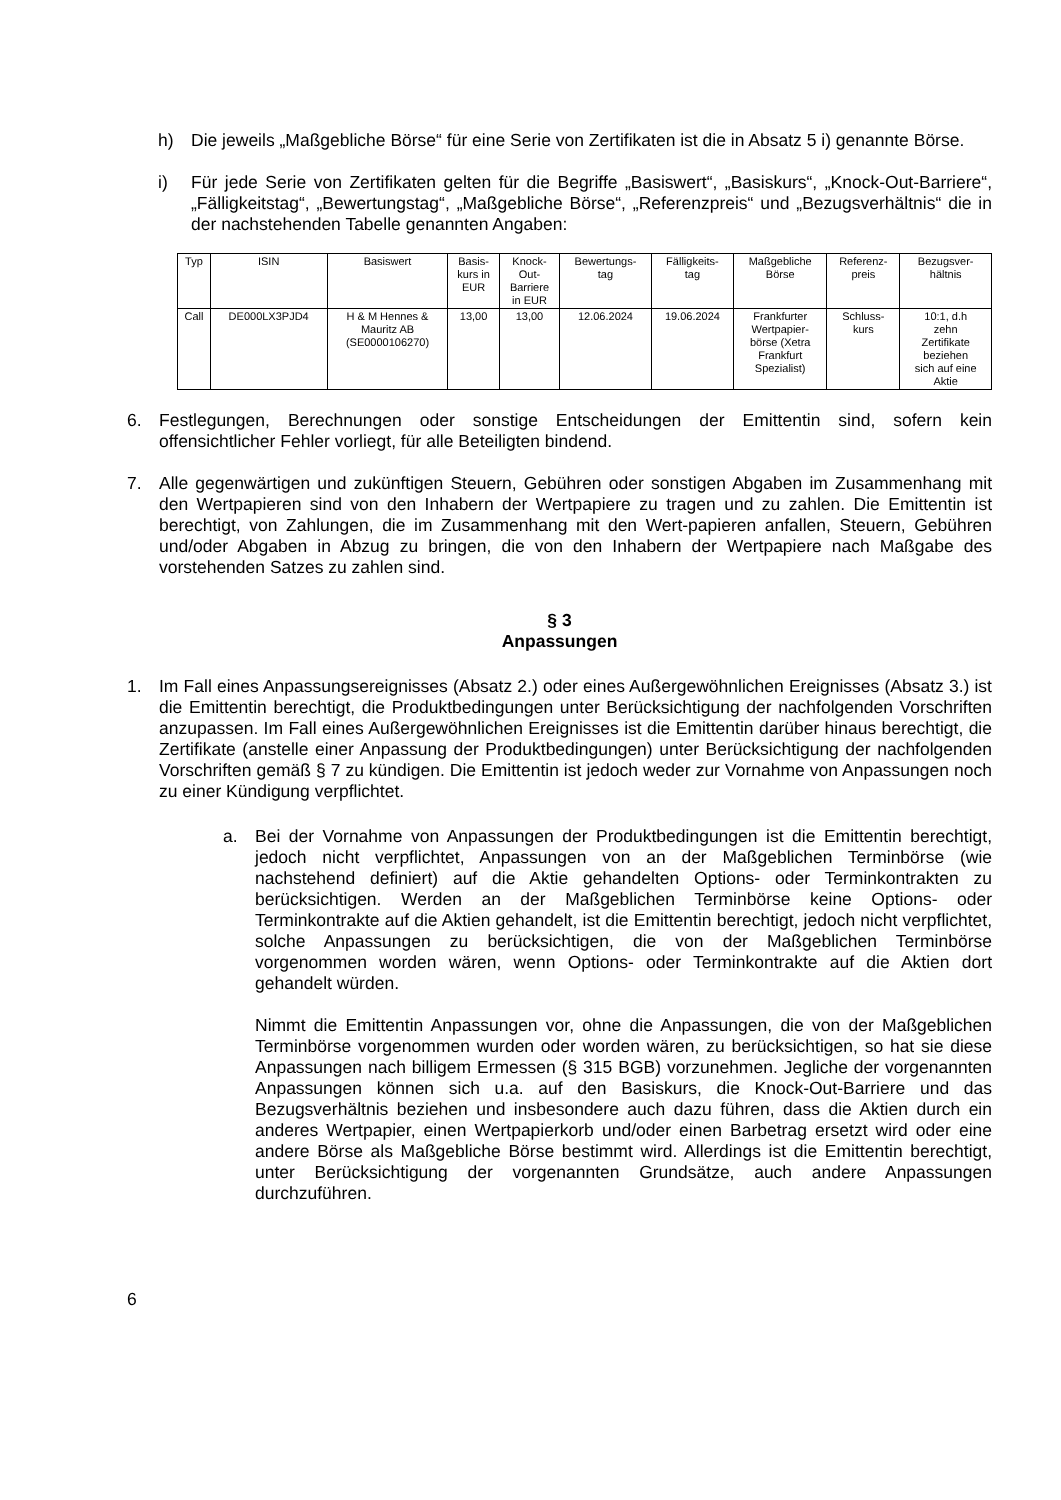h) Die jeweils „Maßgebliche Börse“ für eine Serie von Zertifikaten ist die in Absatz 5 i) genannte Börse.
i) Für jede Serie von Zertifikaten gelten für die Begriffe „Basiswert“, „Basiskurs“, „Knock-Out-Barriere“, „Fälligkeitstag“, „Bewertungstag“, „Maßgebliche Börse“, „Referenzpreis“ und „Bezugsverhältnis“ die in der nachstehenden Tabelle genannten Angaben:
| Typ | ISIN | Basiswert | Basis- kurs in EUR | Knock- Out- Barriere in EUR | Bewertungs- tag | Fälligkeits- tag | Maßgebliche Börse | Referenz- preis | Bezugsver- hältnis |
| Call | DE000LX3PJD4 | H & M Hennes & Mauritz AB (SE0000106270) | 13,00 | 13,00 | 12.06.2024 | 19.06.2024 | Frankfurter Wertpapier- börse (Xetra Frankfurt Spezialist) | Schluss- kurs | 10:1, d.h zehn Zertifikate beziehen sich auf eine Aktie |
6. Festlegungen, Berechnungen oder sonstige Entscheidungen der Emittentin sind, sofern kein offensichtlicher Fehler vorliegt, für alle Beteiligten bindend.
7. Alle gegenwärtigen und zukünftigen Steuern, Gebühren oder sonstigen Abgaben im Zusammenhang mit den Wertpapieren sind von den Inhabern der Wertpapiere zu tragen und zu zahlen. Die Emittentin ist berechtigt, von Zahlungen, die im Zusammenhang mit den Wert-papieren anfallen, Steuern, Gebühren und/oder Abgaben in Abzug zu bringen, die von den Inhabern der Wertpapiere nach Maßgabe des vorstehenden Satzes zu zahlen sind.
§ 3
Anpassungen
1. Im Fall eines Anpassungsereignisses (Absatz 2.) oder eines Außergewöhnlichen Ereignisses (Absatz 3.) ist die Emittentin berechtigt, die Produktbedingungen unter Berücksichtigung der nachfolgenden Vorschriften anzupassen. Im Fall eines Außergewöhnlichen Ereignisses ist die Emittentin darüber hinaus berechtigt, die Zertifikate (anstelle einer Anpassung der Produktbedingungen) unter Berücksichtigung der nachfolgenden Vorschriften gemäß § 7 zu kündigen. Die Emittentin ist jedoch weder zur Vornahme von Anpassungen noch zu einer Kündigung verpflichtet.
a. Bei der Vornahme von Anpassungen der Produktbedingungen ist die Emittentin berechtigt, jedoch nicht verpflichtet, Anpassungen von an der Maßgeblichen Terminbörse (wie nachstehend definiert) auf die Aktie gehandelten Options- oder Terminkontrakten zu berücksichtigen. Werden an der Maßgeblichen Terminbörse keine Options- oder Terminkontrakte auf die Aktien gehandelt, ist die Emittentin berechtigt, jedoch nicht verpflichtet, solche Anpassungen zu berücksichtigen, die von der Maßgeblichen Terminbörse vorgenommen worden wären, wenn Options- oder Terminkontrakte auf die Aktien dort gehandelt würden.
Nimmt die Emittentin Anpassungen vor, ohne die Anpassungen, die von der Maßgeblichen Terminbörse vorgenommen wurden oder worden wären, zu berücksichtigen, so hat sie diese Anpassungen nach billigem Ermessen (§ 315 BGB) vorzunehmen. Jegliche der vorgenannten Anpassungen können sich u.a. auf den Basiskurs, die Knock-Out-Barriere und das Bezugsverhältnis beziehen und insbesondere auch dazu führen, dass die Aktien durch ein anderes Wertpapier, einen Wertpapierkorb und/oder einen Barbetrag ersetzt wird oder eine andere Börse als Maßgebliche Börse bestimmt wird. Allerdings ist die Emittentin berechtigt, unter Berücksichtigung der vorgenannten Grundsätze, auch andere Anpassungen durchzuführen.
6